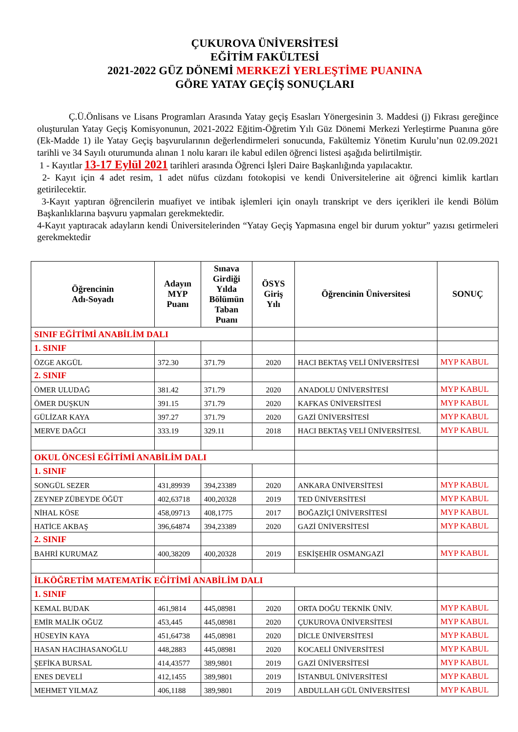ÇUKUROVA ÜNİVERSİTESİ
EĞİTİM FAKÜLTESİ
2021-2022 GÜZ DÖNEMİ MERKEZİ YERLEŞTİME PUANINA
GÖRE YATAY GEÇİŞ SONUÇLARI
Ç.Ü.Önlisans ve Lisans Programları Arasında Yatay geçiş Esasları Yönergesinin 3. Maddesi (j) Fıkrası gereğince oluşturulan Yatay Geçiş Komisyonunun, 2021-2022 Eğitim-Öğretim Yılı Güz Dönemi Merkezi Yerleştirme Puanına göre (Ek-Madde 1) ile Yatay Geçiş başvurularının değerlendirmeleri sonucunda, Fakültemiz Yönetim Kurulu’nun 02.09.2021 tarihli ve 34 Sayılı oturumunda alınan 1 nolu kararı ile kabul edilen öğrenci listesi aşağıda belirtilmiştir.
1 - Kayıtlar 13-17 Eylül 2021 tarihleri arasında Öğrenci İşleri Daire Başkanlığında yapılacaktır.
2- Kayıt için 4 adet resim, 1 adet nüfus cüzdanı fotokopisi ve kendi Üniversitelerine ait öğrenci kimlik kartları getirilecektir.
3-Kayıt yaptıran öğrencilerin muafiyet ve intibak işlemleri için onaylı transkript ve ders içerikleri ile kendi Bölüm Başkanlıklarına başvuru yapmaları gerekmektedir.
4-Kayıt yaptıracak adayların kendi Üniversitelerinden “Yatay Geçiş Yapmasına engel bir durum yoktur” yazısı getirmeleri gerekmektedir
| Öğrencinin Adı-Soyadı | Adayın MYP Puanı | Sınava Girdiği Yılda Bölümün Taban Puanı | ÖSYS Giriş Yılı | Öğrencinin Üniversitesi | SONUÇ |
| --- | --- | --- | --- | --- | --- |
| SINIF EĞİTİMİ ANABİLİM DALI | | | | | |
| 1. SINIF | | | | | |
| ÖZGE AKGÜL | 372.30 | 371.79 | 2020 | HACI BEKTAŞ VELİ ÜNİVERSİTESİ | MYP KABUL |
| 2. SINIF | | | | | |
| ÖMER ULUDAĞ | 381.42 | 371.79 | 2020 | ANADOLU ÜNİVERSİTESİ | MYP KABUL |
| ÖMER DUŞKUN | 391.15 | 371.79 | 2020 | KAFKAS ÜNİVERSİTESİ | MYP KABUL |
| GÜLİZAR KAYA | 397.27 | 371.79 | 2020 | GAZİ ÜNİVERSİTESİ | MYP KABUL |
| MERVE DAĞCI | 333.19 | 329.11 | 2018 | HACI BEKTAŞ VELİ ÜNİVERSİTESİ. | MYP KABUL |
| OKUL ÖNCESİ EĞİTİMİ ANABİLİM DALI | | | | | |
| 1. SINIF | | | | | |
| SONGÜL SEZER | 431,89939 | 394,23389 | 2020 | ANKARA ÜNİVERSİTESİ | MYP KABUL |
| ZEYNEP ZÜBEYDE ÖĞÜT | 402,63718 | 400,20328 | 2019 | TED ÜNİVERSİTESİ | MYP KABUL |
| NİHAL KÖSE | 458,09713 | 408,1775 | 2017 | BOĞAZİÇİ ÜNİVERSİTESİ | MYP KABUL |
| HATİCE AKBAŞ | 396,64874 | 394,23389 | 2020 | GAZİ ÜNİVERSİTESİ | MYP KABUL |
| 2. SINIF | | | | | |
| BAHRİ KURUMAZ | 400,38209 | 400,20328 | 2019 | ESKİŞEHİR OSMANGAZİ | MYP KABUL |
| İLKÖĞRETİM MATEMATİK EĞİTİMİ ANABİLİM DALI | | | | | |
| 1. SINIF | | | | | |
| KEMAL BUDAK | 461,9814 | 445,08981 | 2020 | ORTA DOĞU TEKNİK ÜNİV. | MYP KABUL |
| EMİR MALİK OĞUZ | 453,445 | 445,08981 | 2020 | ÇUKUROVA ÜNİVERSİTESİ | MYP KABUL |
| HÜSEYİN KAYA | 451,64738 | 445,08981 | 2020 | DİCLE ÜNİVERSİTESİ | MYP KABUL |
| HASAN HACIHASANOĞLU | 448,2883 | 445,08981 | 2020 | KOCAELİ ÜNİVERSİTESİ | MYP KABUL |
| ŞEFİKA BURSAL | 414,43577 | 389,9801 | 2019 | GAZİ ÜNİVERSİTESİ | MYP KABUL |
| ENES DEVELİ | 412,1455 | 389,9801 | 2019 | İSTANBUL ÜNİVERSİTESİ | MYP KABUL |
| MEHMET YILMAZ | 406,1188 | 389,9801 | 2019 | ABDULLAH GÜL ÜNİVERSİTESİ | MYP KABUL |